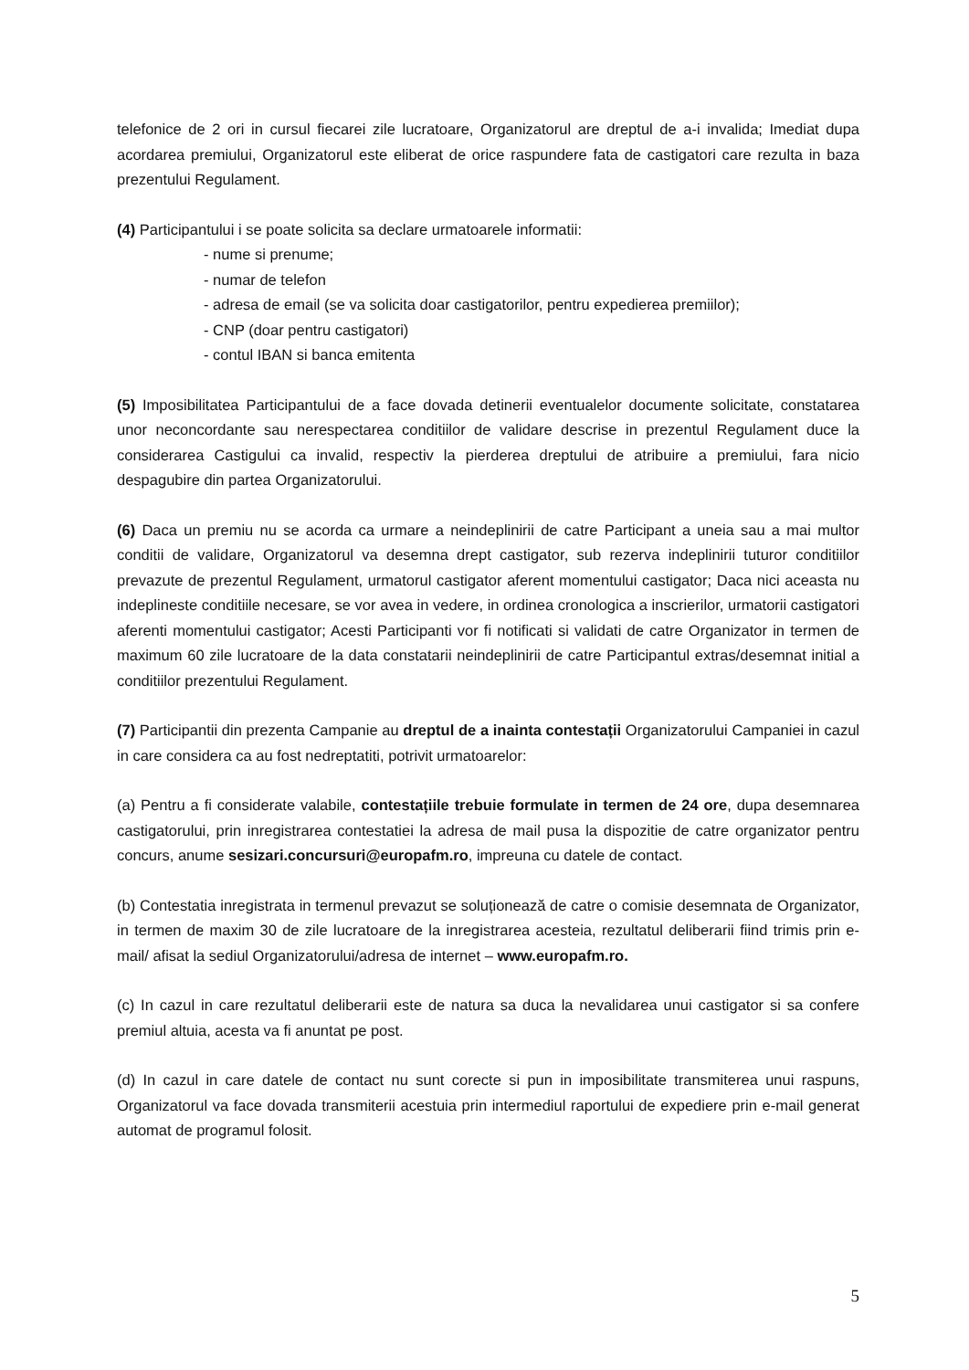telefonice de 2 ori in cursul fiecarei zile lucratoare, Organizatorul are dreptul de a-i invalida; Imediat dupa acordarea premiului, Organizatorul este eliberat de orice raspundere fata de castigatori care rezulta in baza prezentului Regulament.
(4) Participantului i se poate solicita sa declare urmatoarele informatii:
- nume si prenume;
- numar de telefon
- adresa de email (se va solicita doar castigatorilor, pentru expedierea premiilor);
- CNP (doar pentru castigatori)
- contul IBAN si banca emitenta
(5) Imposibilitatea Participantului de a face dovada detinerii eventualelor documente solicitate, constatarea unor neconcordante sau nerespectarea conditiilor de validare descrise in prezentul Regulament duce la considerarea Castigului ca invalid, respectiv la pierderea dreptului de atribuire a premiului, fara nicio despagubire din partea Organizatorului.
(6) Daca un premiu nu se acorda ca urmare a neindeplinirii de catre Participant a uneia sau a mai multor conditii de validare, Organizatorul va desemna drept castigator, sub rezerva indeplinirii tuturor conditiilor prevazute de prezentul Regulament, urmatorul castigator aferent momentului castigator; Daca nici aceasta nu indeplineste conditiile necesare, se vor avea in vedere, in ordinea cronologica a inscrierilor, urmatorii castigatori aferenti momentului castigator; Acesti Participanti vor fi notificati si validati de catre Organizator in termen de maximum 60 zile lucratoare de la data constatarii neindeplinirii de catre Participantul extras/desemnat initial a conditiilor prezentului Regulament.
(7) Participantii din prezenta Campanie au dreptul de a inainta contestații Organizatorului Campaniei in cazul in care considera ca au fost nedreptatiti, potrivit urmatoarelor:
(a) Pentru a fi considerate valabile, contestațiile trebuie formulate in termen de 24 ore, dupa desemnarea castigatorului, prin inregistrarea contestatiei la adresa de mail pusa la dispozitie de catre organizator pentru concurs, anume sesizari.concursuri@europafm.ro, impreuna cu datele de contact.
(b) Contestatia inregistrata in termenul prevazut se soluționează de catre o comisie desemnata de Organizator, in termen de maxim 30 de zile lucratoare de la inregistrarea acesteia, rezultatul deliberarii fiind trimis prin e-mail/ afisat la sediul Organizatorului/adresa de internet – www.europafm.ro.
(c) In cazul in care rezultatul deliberarii este de natura sa duca la nevalidarea unui castigator si sa confere premiul altuia, acesta va fi anuntat pe post.
(d) In cazul in care datele de contact nu sunt corecte si pun in imposibilitate transmiterea unui raspuns, Organizatorul va face dovada transmiterii acestuia prin intermediul raportului de expediere prin e-mail generat automat de programul folosit.
5